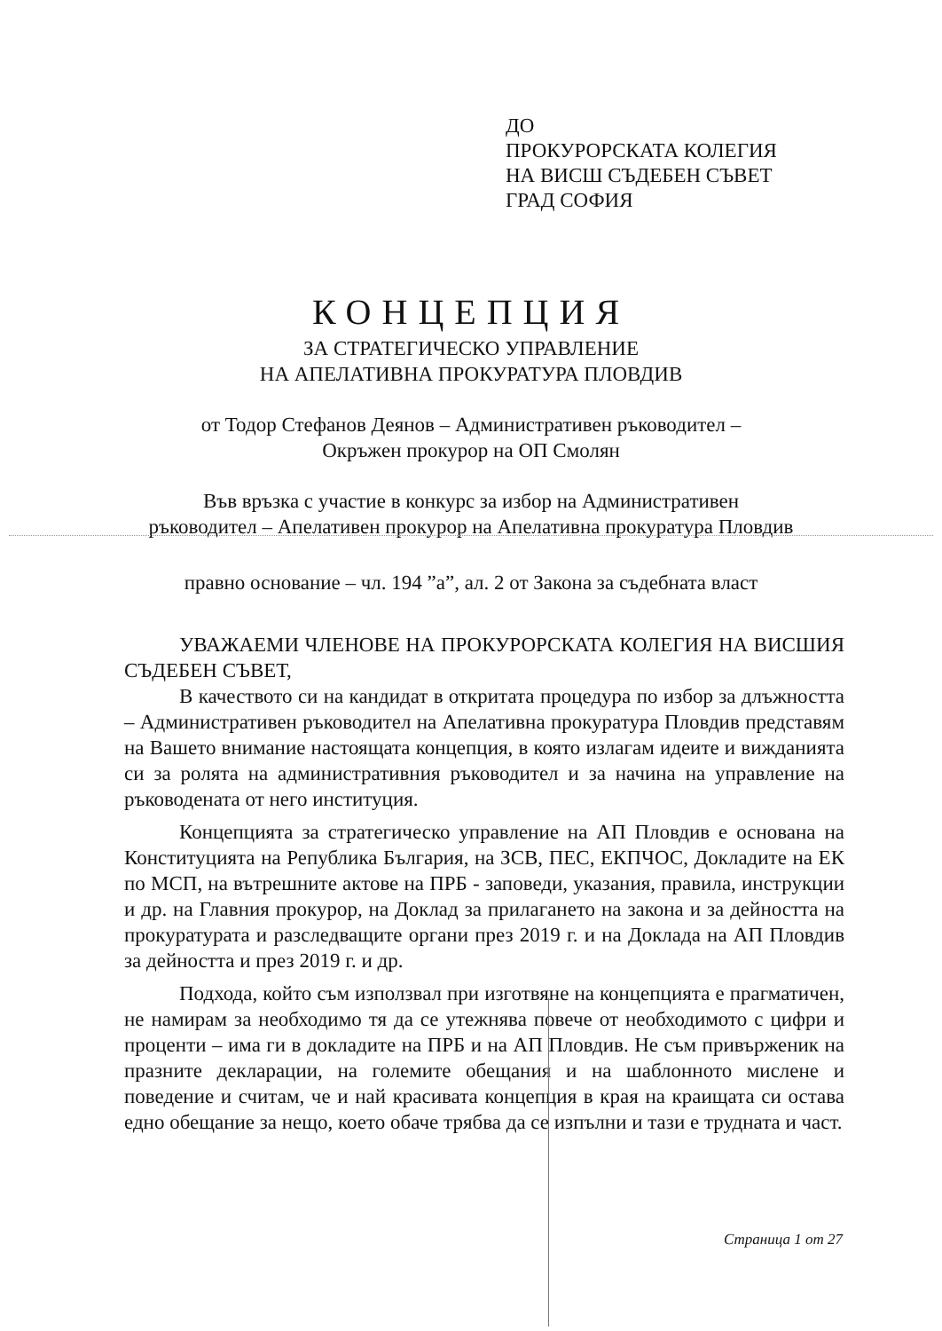ДО
ПРОКУРОРСКАТА КОЛЕГИЯ
НА ВИСШ СЪДЕБЕН СЪВЕТ
ГРАД СОФИЯ
КОНЦЕПЦИЯ
ЗА СТРАТЕГИЧЕСКО УПРАВЛЕНИЕ
НА АПЕЛАТИВНА ПРОКУРАТУРА ПЛОВДИВ
от Тодор Стефанов Деянов – Административен ръководител –
Окръжен прокурор на ОП Смолян
Във връзка с участие в конкурс за избор на Административен
ръководител – Апелативен прокурор на Апелативна прокуратура Пловдив
правно основание – чл. 194 ”а”, ал. 2 от Закона за съдебната власт
УВАЖАЕМИ ЧЛЕНОВЕ НА ПРОКУРОРСКАТА КОЛЕГИЯ НА ВИСШИЯ СЪДЕБЕН СЪВЕТ,
В качеството си на кандидат в откритата процедура по избор за длъжността – Административен ръководител на Апелативна прокуратура Пловдив представям на Вашето внимание настоящата концепция, в която излагам идеите и вижданията си за ролята на административния ръководител и за начина на управление на ръководената от него институция.
Концепцията за стратегическо управление на АП Пловдив е основана на Конституцията на Република България, на ЗСВ, ПЕС, ЕКПЧОС, Докладите на ЕК по МСП, на вътрешните актове на ПРБ - заповеди, указания, правила, инструкции и др. на Главния прокурор, на Доклад за прилагането на закона и за дейността на прокуратурата и разследващите органи през 2019 г. и на Доклада на АП Пловдив за дейността и през 2019 г. и др.
Подхода, който съм използвал при изготвяне на концепцията е прагматичен, не намирам за необходимо тя да се утежнява повече от необходимото с цифри и проценти – има ги в докладите на ПРБ и на АП Пловдив. Не съм привърженик на празните декларации, на големите обещания и на шаблонното мислене и поведение и считам, че и най красивата концепция в края на краищата си остава едно обещание за нещо, което обаче трябва да се изпълни и тази е трудната и част.
Страница 1 от 27